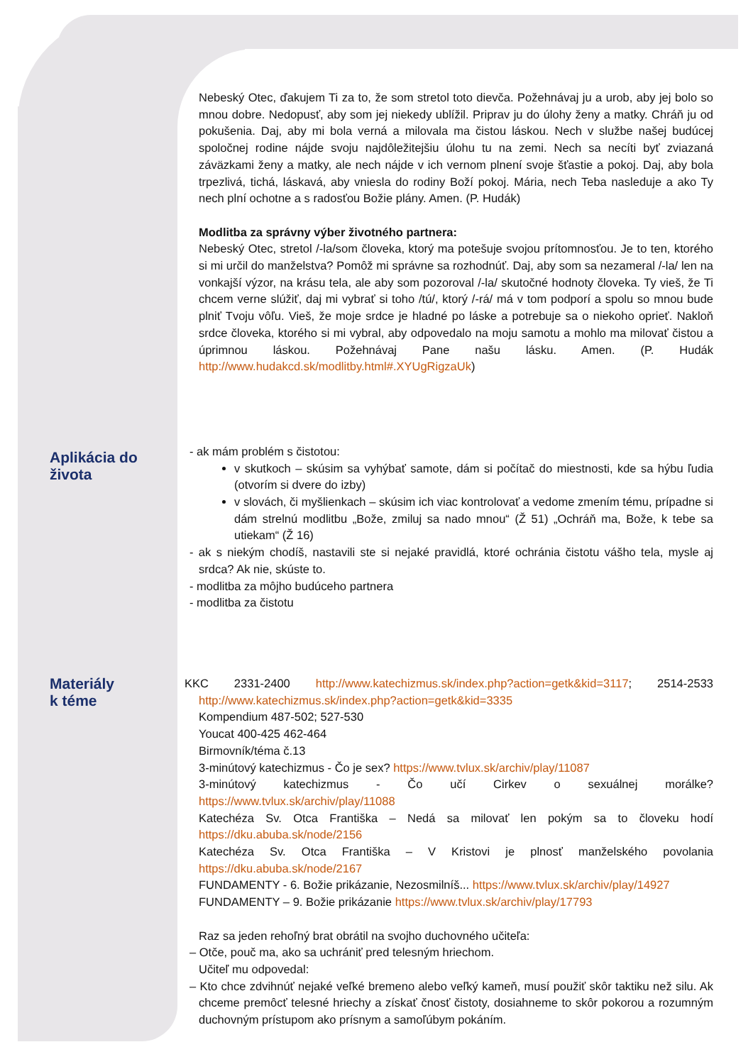Nebeský Otec, ďakujem Ti za to, že som stretol toto dievča. Požehnávaj ju a urob, aby jej bolo so mnou dobre. Nedopusť, aby som jej niekedy ublížil. Priprav ju do úlohy ženy a matky. Chráň ju od pokušenia. Daj, aby mi bola verná a milovala ma čistou láskou. Nech v službe našej budúcej spoločnej rodine nájde svoju najdôležitejšiu úlohu tu na zemi. Nech sa necíti byť zviazaná záväzkami ženy a matky, ale nech nájde v ich vernom plnení svoje šťastie a pokoj. Daj, aby bola trpezlivá, tichá, láskavá, aby vniesla do rodiny Boží pokoj. Mária, nech Teba nasleduje a ako Ty nech plní ochotne a s radosťou Božie plány. Amen. (P. Hudák)
Modlitba za správny výber životného partnera:
Nebeský Otec, stretol /-la/som človeka, ktorý ma potešuje svojou prítomnosťou. Je to ten, ktorého si mi určil do manželstva? Pomôž mi správne sa rozhodnúť. Daj, aby som sa nezameral /-la/ len na vonkajší výzor, na krásu tela, ale aby som pozoroval /-la/ skutočné hodnoty človeka. Ty vieš, že Ti chcem verne slúžiť, daj mi vybrať si toho /tú/, ktorý /-rá/ má v tom podporí a spolu so mnou bude plniť Tvoju vôľu. Vieš, že moje srdce je hladné po láske a potrebuje sa o niekoho oprieť. Nakloň srdce človeka, ktorého si mi vybral, aby odpovedalo na moju samotu a mohlo ma milovať čistou a úprimnou láskou. Požehnávaj Pane našu lásku. Amen. (P. Hudák http://www.hudakcd.sk/modlitby.html#.XYUgRigzaUk)
Aplikácia do
života
- ak mám problém s čistotou:
v skutkoch – skúsim sa vyhýbať samote, dám si počítač do miestnosti, kde sa hýbu ľudia (otvorím si dvere do izby)
v slovách, či myšlienkach – skúsim ich viac kontrolovať a vedome zmením tému, prípadne si dám strelnú modlitbu „Bože, zmiluj sa nado mnou“ (Ž 51) „Ochráň ma, Bože, k tebe sa utiekam“ (Ž 16)
- ak s niekým chodíš, nastavili ste si nejaké pravidlá, ktoré ochránia čistotu vášho tela, mysle aj srdca? Ak nie, skúste to.
- modlitba za môjho budúceho partnera
- modlitba za čistotu
Materiály
k téme
KKC 2331-2400 http://www.katechizmus.sk/index.php?action=getk&kid=3117; 2514-2533 http://www.katechizmus.sk/index.php?action=getk&kid=3335
Kompendium 487-502; 527-530
Youcat 400-425 462-464
Birmovník/téma č.13
3-minútový katechizmus - Čo je sex? https://www.tvlux.sk/archiv/play/11087
3-minútový katechizmus - Čo učí Cirkev o sexuálnej morálke? https://www.tvlux.sk/archiv/play/11088
Katechéza Sv. Otca Františka – Nedá sa milovať len pokým sa to človeku hodí https://dku.abuba.sk/node/2156
Katechéza Sv. Otca Františka – V Kristovi je plnosť manželského povolania https://dku.abuba.sk/node/2167
FUNDAMENTY - 6. Božie prikázanie, Nezosmilníš... https://www.tvlux.sk/archiv/play/14927
FUNDAMENTY – 9. Božie prikázanie https://www.tvlux.sk/archiv/play/17793
Raz sa jeden rehoľný brat obrátil na svojho duchovného učiteľa:
– Otče, pouč ma, ako sa uchrániť pred telesným hriechom.
Učiteľ mu odpovedal:
– Kto chce zdvihnúť nejaké veľké bremeno alebo veľký kameň, musí použiť skôr taktiku než silu. Ak chceme premôcť telesné hriechy a získať čnosť čistoty, dosiahneme to skôr pokorou a rozumným duchovným prístupom ako prísnym a samoľúbym pokáním.